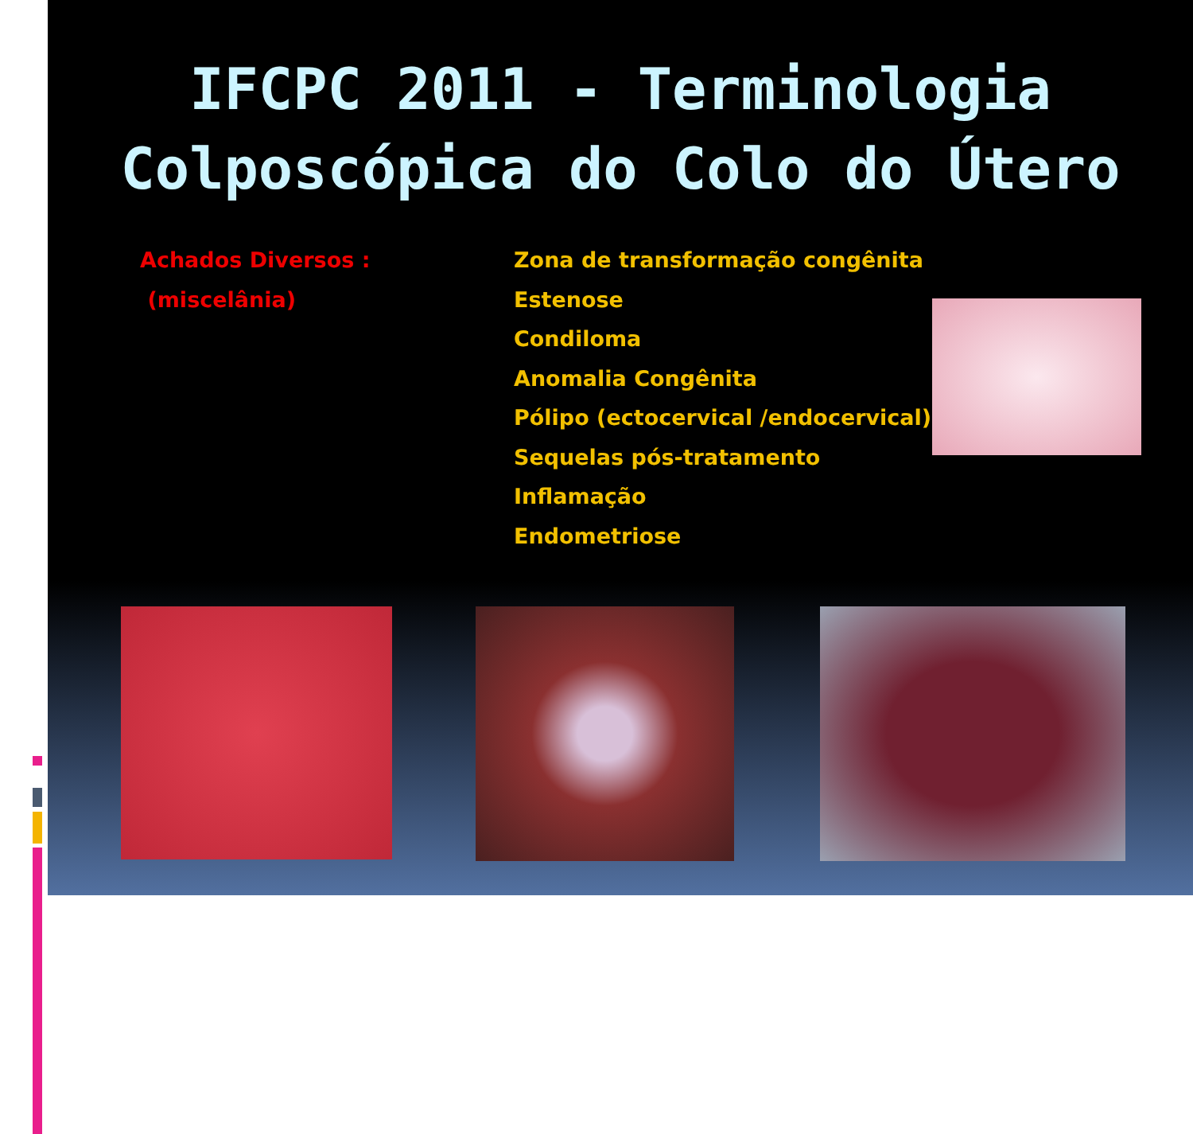IFCPC 2011 - Terminologia
Colposcópica do Colo do Útero
Achados Diversos :
(miscelânia)
Zona de transformação congênita
Estenose
Condiloma
Anomalia Congênita
Pólipo (ectocervical /endocervical)
Sequelas pós-tratamento
Inflamação
Endometriose